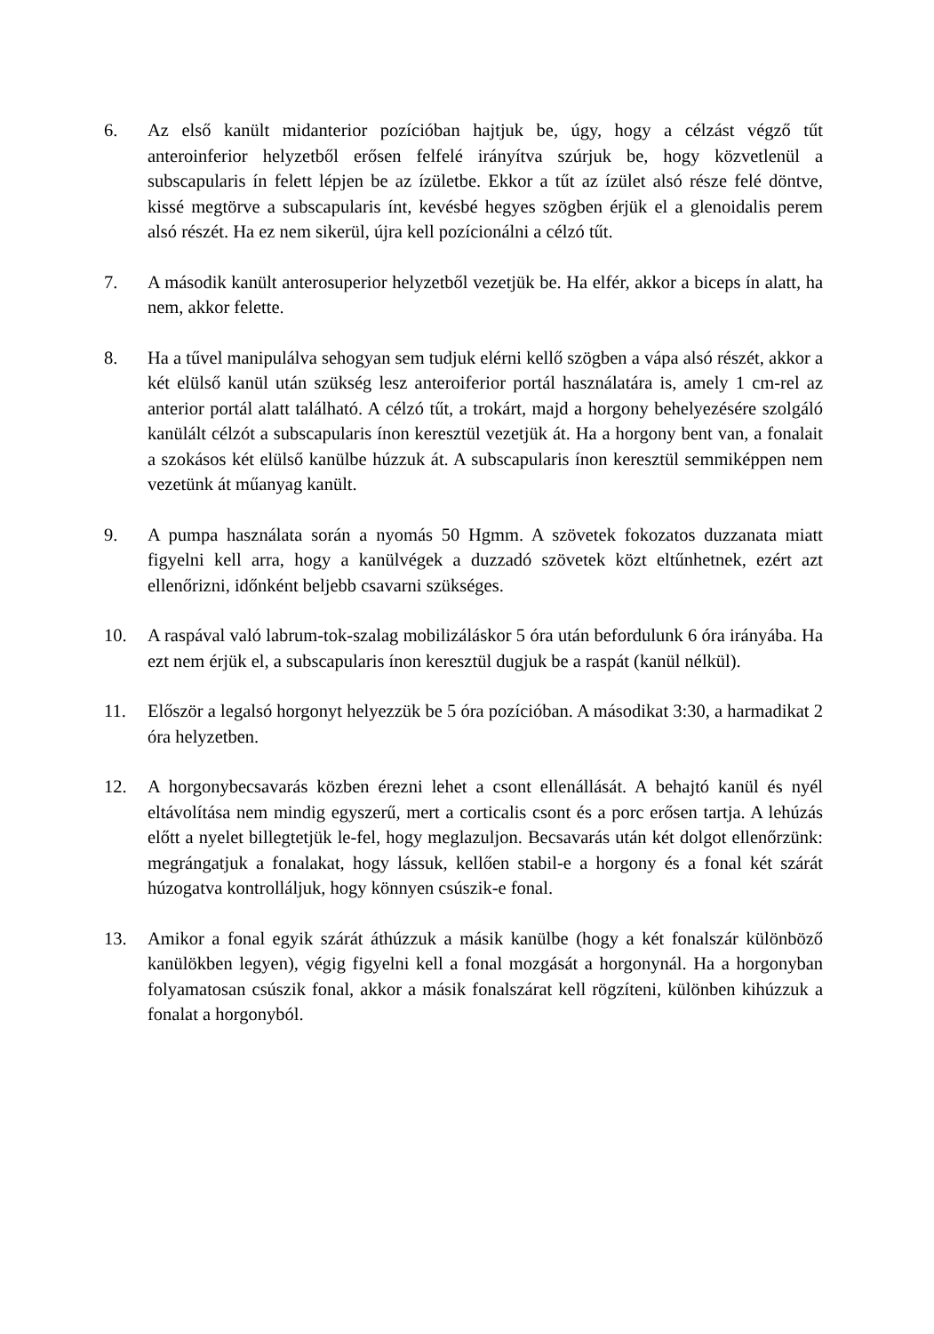6. Az első kanült midanterior pozícióban hajtjuk be, úgy, hogy a célzást végző tűt anteroinferior helyzetből erősen felfelé irányítva szúrjuk be, hogy közvetlenül a subscapularis ín felett lépjen be az ízületbe. Ekkor a tűt az ízület alsó része felé döntve, kissé megtörve a subscapularis ínt, kevésbé hegyes szögben érjük el a glenoidalis perem alsó részét. Ha ez nem sikerül, újra kell pozícionálni a célzó tűt.
7. A második kanült anterosuperior helyzetből vezetjük be. Ha elfér, akkor a biceps ín alatt, ha nem, akkor felette.
8. Ha a tűvel manipulálva sehogyan sem tudjuk elérni kellő szögben a vápa alsó részét, akkor a két elülső kanül után szükség lesz anteroiferior portál használatára is, amely 1 cm-rel az anterior portál alatt található. A célzó tűt, a trokárt, majd a horgony behelyezésére szolgáló kanülált célzót a subscapularis ínon keresztül vezetjük át. Ha a horgony bent van, a fonalait a szokásos két elülső kanülbe húzzuk át. A subscapularis ínon keresztül semmiképpen nem vezetünk át műanyag kanült.
9. A pumpa használata során a nyomás 50 Hgmm. A szövetek fokozatos duzzanata miatt figyelni kell arra, hogy a kanülvégek a duzzadó szövetek közt eltűnhetnek, ezért azt ellenőrizni, időnként beljebb csavarni szükséges.
10. A raspával való labrum-tok-szalag mobilizáláskor 5 óra után befordulunk 6 óra irányába. Ha ezt nem érjük el, a subscapularis ínon keresztül dugjuk be a raspát (kanül nélkül).
11. Először a legalsó horgonyt helyezzük be 5 óra pozícióban. A másodikat 3:30, a harmadikat 2 óra helyzetben.
12. A horgonybecsavarás közben érezni lehet a csont ellenállását. A behajtó kanül és nyél eltávolítása nem mindig egyszerű, mert a corticalis csont és a porc erősen tartja. A lehúzás előtt a nyelet billegtetjük le-fel, hogy meglazuljon. Becsavarás után két dolgot ellenőrzünk: megrángatjuk a fonalakat, hogy lássuk, kellően stabil-e a horgony és a fonal két szárát húzogatva kontrolláljuk, hogy könnyen csúszik-e fonal.
13. Amikor a fonal egyik szárát áthúzzuk a másik kanülbe (hogy a két fonalszár különböző kanülökben legyen), végig figyelni kell a fonal mozgását a horgonynál. Ha a horgonyban folyamatosan csúszik fonal, akkor a másik fonalszárat kell rögzíteni, különben kihúzzuk a fonalat a horgonyból.